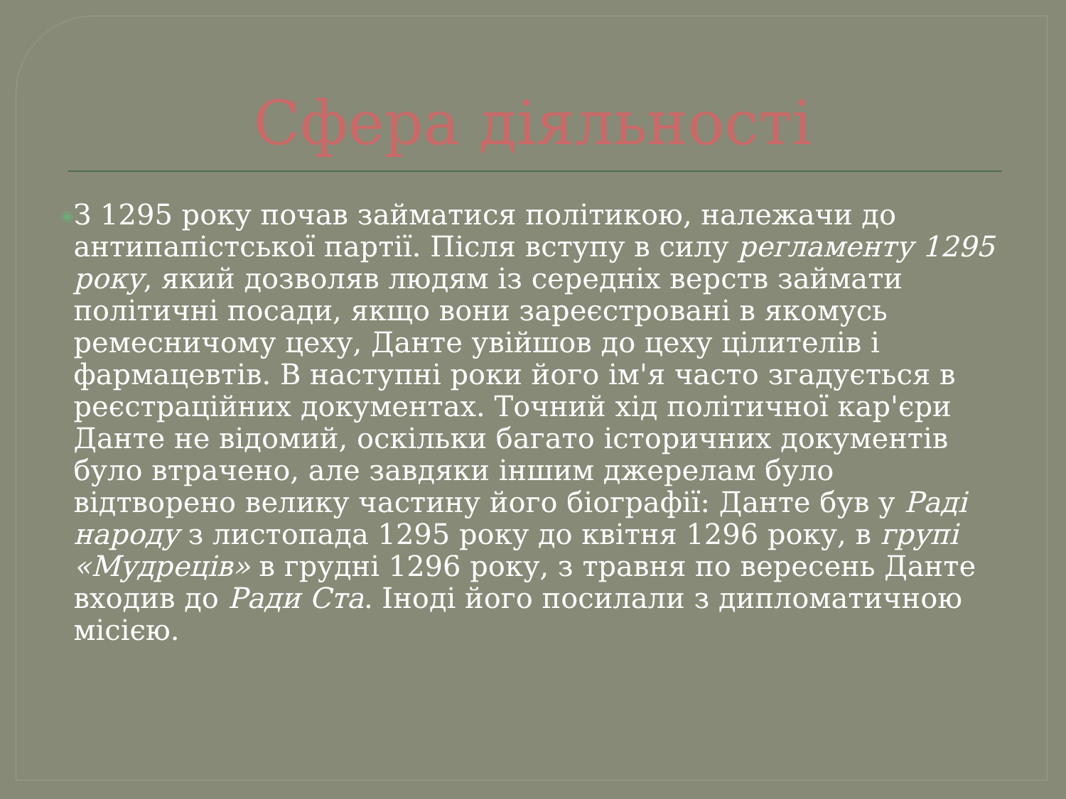Сфера діяльності
◉
З 1295 року почав займатися політикою, належачи до антипапістської партії. Після вступу в силу регламенту 1295 року, який дозволяв людям із середніх верств займати політичні посади, якщо вони зареєстровані в якомусь ремесничому цеху, Данте увійшов до цеху цілителів і фармацевтів. В наступні роки його ім'я часто згадується в реєстраційних документах. Точний хід політичної кар'єри Данте не відомий, оскільки багато історичних документів було втрачено, але завдяки іншим джерелам було відтворено велику частину його біографії: Данте був у Раді народу з листопада 1295 року до квітня 1296 року, в групі «Мудреців» в грудні 1296 року, з травня по вересень Данте входив до Ради Ста. Іноді його посилали з дипломатичною місією.